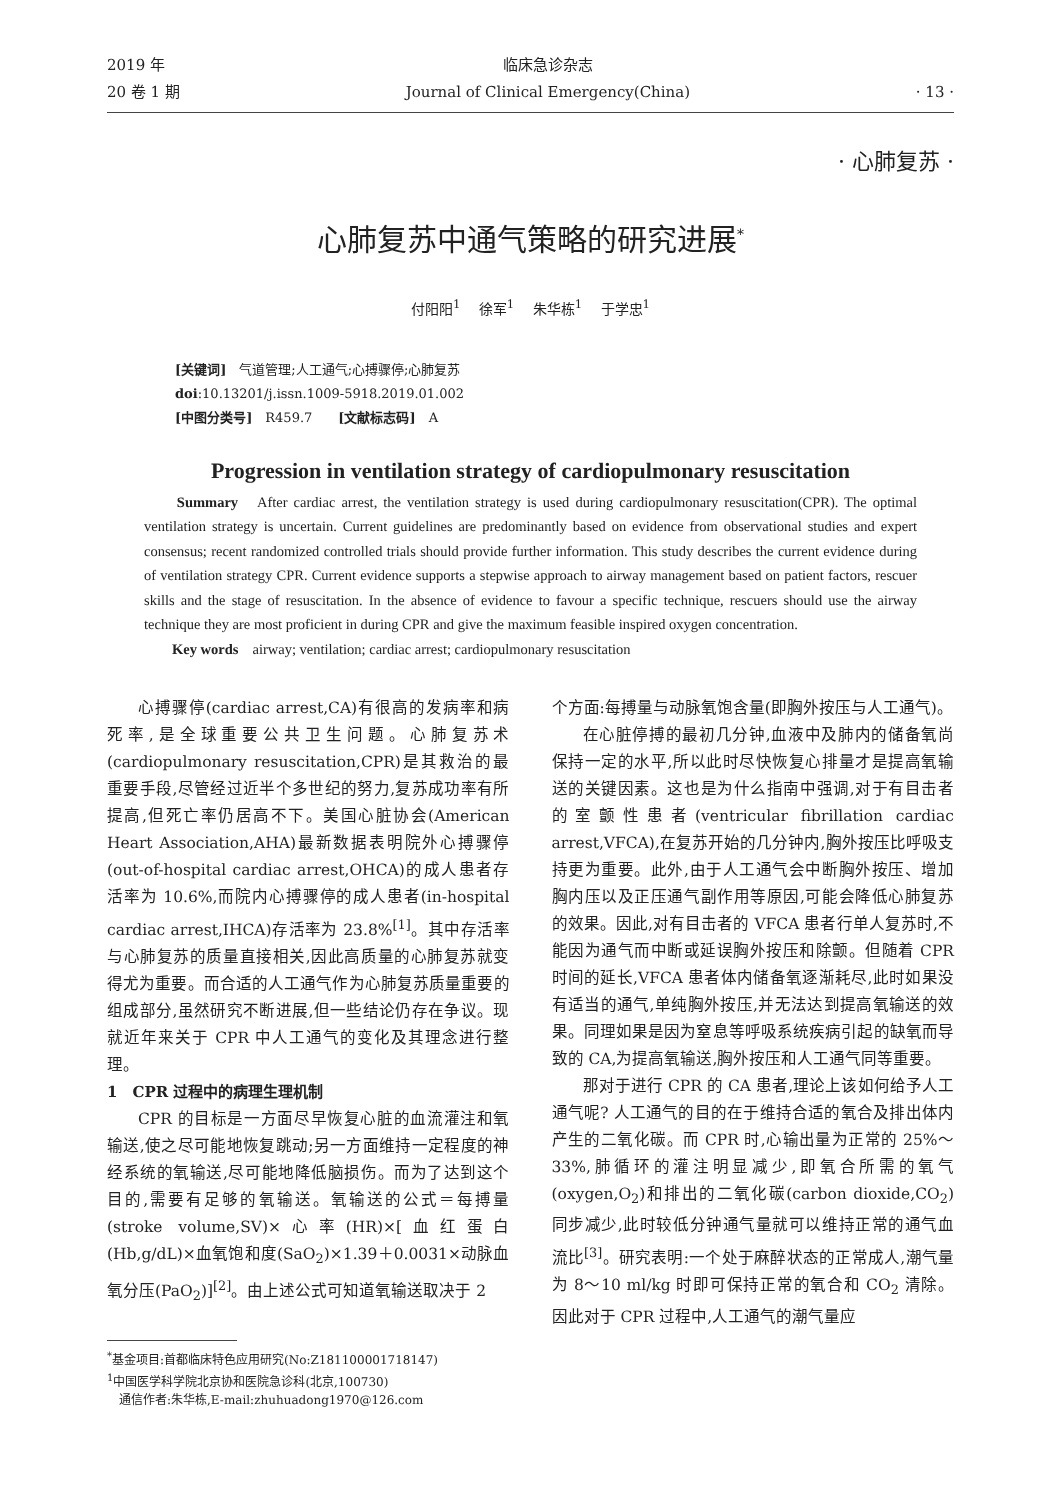2019 年
20 卷 1 期
临床急诊杂志
Journal of Clinical Emergency(China)
· 13 ·
· 心肺复苏 ·
心肺复苏中通气策略的研究进展<sup>*</sup>
付阳阳<sup>1</sup>　 徐军<sup>1</sup>　 朱华栋<sup>1</sup>　 于学忠<sup>1</sup>
[关键词]　气道管理;人工通气;心搏骤停;心肺复苏
doi:10.13201/j.issn.1009-5918.2019.01.002
[中图分类号]　R459.7　　[文献标志码]　A
Progression in ventilation strategy of cardiopulmonary resuscitation
　　Summary　After cardiac arrest, the ventilation strategy is used during cardiopulmonary resuscitation(CPR). The optimal ventilation strategy is uncertain. Current guidelines are predominantly based on evidence from observational studies and expert consensus; recent randomized controlled trials should provide further information. This study describes the current evidence during of ventilation strategy CPR. Current evidence supports a stepwise approach to airway management based on patient factors, rescuer skills and the stage of resuscitation. In the absence of evidence to favour a specific technique, rescuers should use the airway technique they are most proficient in during CPR and give the maximum feasible inspired oxygen concentration.
　　Key words　airway; ventilation; cardiac arrest; cardiopulmonary resuscitation
心搏骤停(cardiac arrest,CA)有很高的发病率和病死率,是全球重要公共卫生问题。心肺复苏术(cardiopulmonary resuscitation,CPR)是其救治的最重要手段,尽管经过近半个多世纪的努力,复苏成功率有所提高,但死亡率仍居高不下。美国心脏协会(American Heart Association,AHA)最新数据表明院外心搏骤停(out-of-hospital cardiac arrest,OHCA)的成人患者存活率为 10.6%,而院内心搏骤停的成人患者(in-hospital cardiac arrest,IHCA)存活率为 23.8%<sup>[1]</sup>。其中存活率与心肺复苏的质量直接相关,因此高质量的心肺复苏就变得尤为重要。而合适的人工通气作为心肺复苏质量重要的组成部分,虽然研究不断进展,但一些结论仍存在争议。现就近年来关于 CPR 中人工通气的变化及其理念进行整理。
1　CPR 过程中的病理生理机制
CPR 的目标是一方面尽早恢复心脏的血流灌注和氧输送,使之尽可能地恢复跳动;另一方面维持一定程度的神经系统的氧输送,尽可能地降低脑损伤。而为了达到这个目的,需要有足够的氧输送。氧输送的公式＝每搏量(stroke volume,SV)×心率(HR)×[血红蛋白(Hb,g/dL)×血氧饱和度(SaO<sub>2</sub>)×1.39＋0.0031×动脉血氧分压(PaO<sub>2</sub>)]<sup>[2]</sup>。由上述公式可知道氧输送取决于 2
<sup>*</sup> 基金项目:首都临床特色应用研究(No:Z181100001718147)
<sup>1</sup> 中国医学科学院北京协和医院急诊科(北京,100730)
　通信作者:朱华栋,E-mail:zhuhuadong1970@126.com
个方面:每搏量与动脉氧饱含量(即胸外按压与人工通气)。
在心脏停搏的最初几分钟,血液中及肺内的储备氧尚保持一定的水平,所以此时尽快恢复心排量才是提高氧输送的关键因素。这也是为什么指南中强调,对于有目击者的室颤性患者(ventricular fibrillation cardiac arrest,VFCA),在复苏开始的几分钟内,胸外按压比呼吸支持更为重要。此外,由于人工通气会中断胸外按压、增加胸内压以及正压通气副作用等原因,可能会降低心肺复苏的效果。因此,对有目击者的 VFCA 患者行单人复苏时,不能因为通气而中断或延误胸外按压和除颤。但随着 CPR 时间的延长,VFCA 患者体内储备氧逐渐耗尽,此时如果没有适当的通气,单纯胸外按压,并无法达到提高氧输送的效果。同理如果是因为窒息等呼吸系统疾病引起的缺氧而导致的 CA,为提高氧输送,胸外按压和人工通气同等重要。
那对于进行 CPR 的 CA 患者,理论上该如何给予人工通气呢? 人工通气的目的在于维持合适的氧合及排出体内产生的二氧化碳。而 CPR 时,心输出量为正常的 25%～33%,肺循环的灌注明显减少,即氧合所需的氧气(oxygen,O<sub>2</sub>)和排出的二氧化碳(carbon dioxide,CO<sub>2</sub>)同步减少,此时较低分钟通气量就可以维持正常的通气血流比<sup>[3]</sup>。研究表明:一个处于麻醉状态的正常成人,潮气量为 8～10 ml/kg 时即可保持正常的氧合和 CO<sub>2</sub> 清除。因此对于 CPR 过程中,人工通气的潮气量应